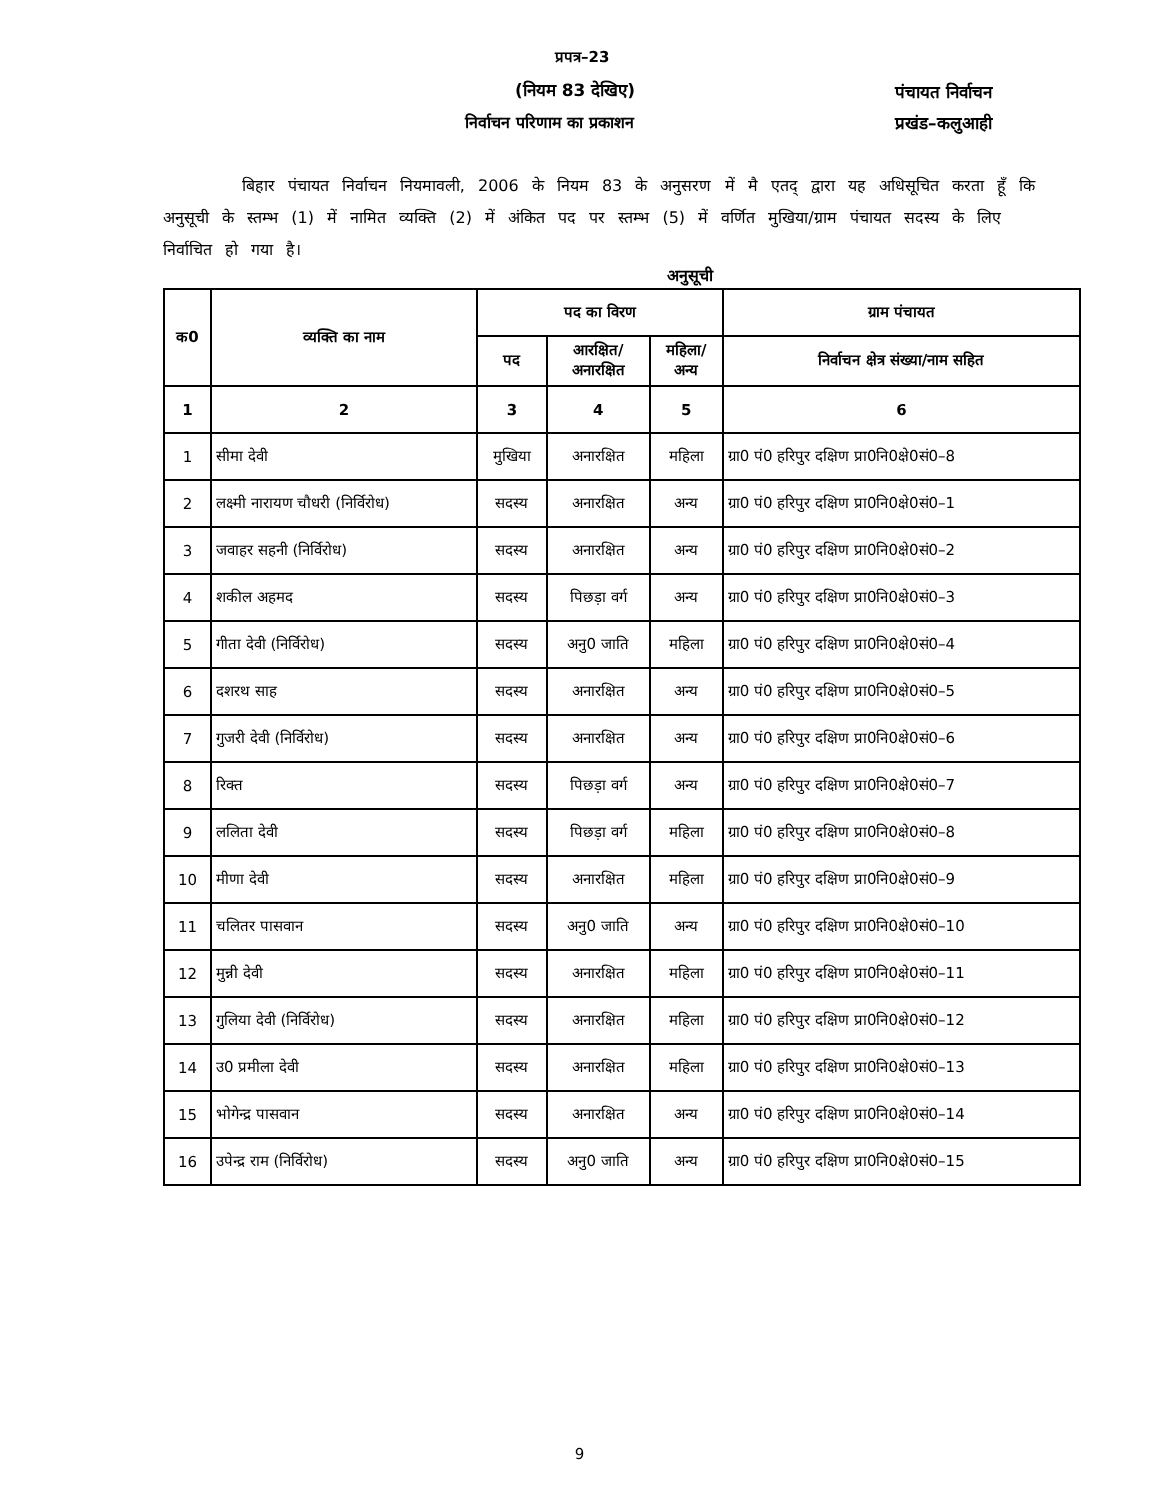प्रपत्र–23
(नियम 83 देखिए)
निर्वाचन परिणाम का प्रकाशन
पंचायत निर्वाचन
प्रखंड–कलुआही
बिहार पंचायत निर्वाचन नियमावली, 2006 के नियम 83 के अनुसरण में मै एतद् द्वारा यह अधिसूचित करता हूँ कि अनुसूची के स्तम्भ (1) में नामित व्यक्ति (2) में अंकित पद पर स्तम्भ (5) में वर्णित मुखिया/ग्राम पंचायत सदस्य के लिए निर्वाचित हो गया है।
अनुसूची
| क0 | व्यक्ति का नाम | पद का विरण | | | ग्राम पंचायत |
| --- | --- | --- | --- | --- | --- |
| | | पद | आरक्षित/ अनारक्षित | महिला/ अन्य | निर्वाचन क्षेत्र संख्या/नाम सहित |
| 1 | 2 | 3 | 4 | 5 | 6 |
| 1 | सीमा देवी | मुखिया | अनारक्षित | महिला | ग्रा0 पं0 हरिपुर दक्षिण प्रा0नि0क्षे0सं0–8 |
| 2 | लक्ष्मी नारायण चौधरी (निर्विरोध) | सदस्य | अनारक्षित | अन्य | ग्रा0 पं0 हरिपुर दक्षिण प्रा0नि0क्षे0सं0–1 |
| 3 | जवाहर सहनी (निर्विरोध) | सदस्य | अनारक्षित | अन्य | ग्रा0 पं0 हरिपुर दक्षिण प्रा0नि0क्षे0सं0–2 |
| 4 | शकील अहमद | सदस्य | पिछड़ा वर्ग | अन्य | ग्रा0 पं0 हरिपुर दक्षिण प्रा0नि0क्षे0सं0–3 |
| 5 | गीता देवी (निर्विरोध) | सदस्य | अनु0 जाति | महिला | ग्रा0 पं0 हरिपुर दक्षिण प्रा0नि0क्षे0सं0–4 |
| 6 | दशरथ साह | सदस्य | अनारक्षित | अन्य | ग्रा0 पं0 हरिपुर दक्षिण प्रा0नि0क्षे0सं0–5 |
| 7 | गुजरी देवी (निर्विरोध) | सदस्य | अनारक्षित | अन्य | ग्रा0 पं0 हरिपुर दक्षिण प्रा0नि0क्षे0सं0–6 |
| 8 | रिक्त | सदस्य | पिछड़ा वर्ग | अन्य | ग्रा0 पं0 हरिपुर दक्षिण प्रा0नि0क्षे0सं0–7 |
| 9 | ललिता देवी | सदस्य | पिछड़ा वर्ग | महिला | ग्रा0 पं0 हरिपुर दक्षिण प्रा0नि0क्षे0सं0–8 |
| 10 | मीणा देवी | सदस्य | अनारक्षित | महिला | ग्रा0 पं0 हरिपुर दक्षिण प्रा0नि0क्षे0सं0–9 |
| 11 | चलितर पासवान | सदस्य | अनु0 जाति | अन्य | ग्रा0 पं0 हरिपुर दक्षिण प्रा0नि0क्षे0सं0–10 |
| 12 | मुन्नी देवी | सदस्य | अनारक्षित | महिला | ग्रा0 पं0 हरिपुर दक्षिण प्रा0नि0क्षे0सं0–11 |
| 13 | गुलिया देवी (निर्विरोध) | सदस्य | अनारक्षित | महिला | ग्रा0 पं0 हरिपुर दक्षिण प्रा0नि0क्षे0सं0–12 |
| 14 | उ0 प्रमीला देवी | सदस्य | अनारक्षित | महिला | ग्रा0 पं0 हरिपुर दक्षिण प्रा0नि0क्षे0सं0–13 |
| 15 | भोगेन्द्र पासवान | सदस्य | अनारक्षित | अन्य | ग्रा0 पं0 हरिपुर दक्षिण प्रा0नि0क्षे0सं0–14 |
| 16 | उपेन्द्र राम (निर्विरोध) | सदस्य | अनु0 जाति | अन्य | ग्रा0 पं0 हरिपुर दक्षिण प्रा0नि0क्षे0सं0–15 |
9